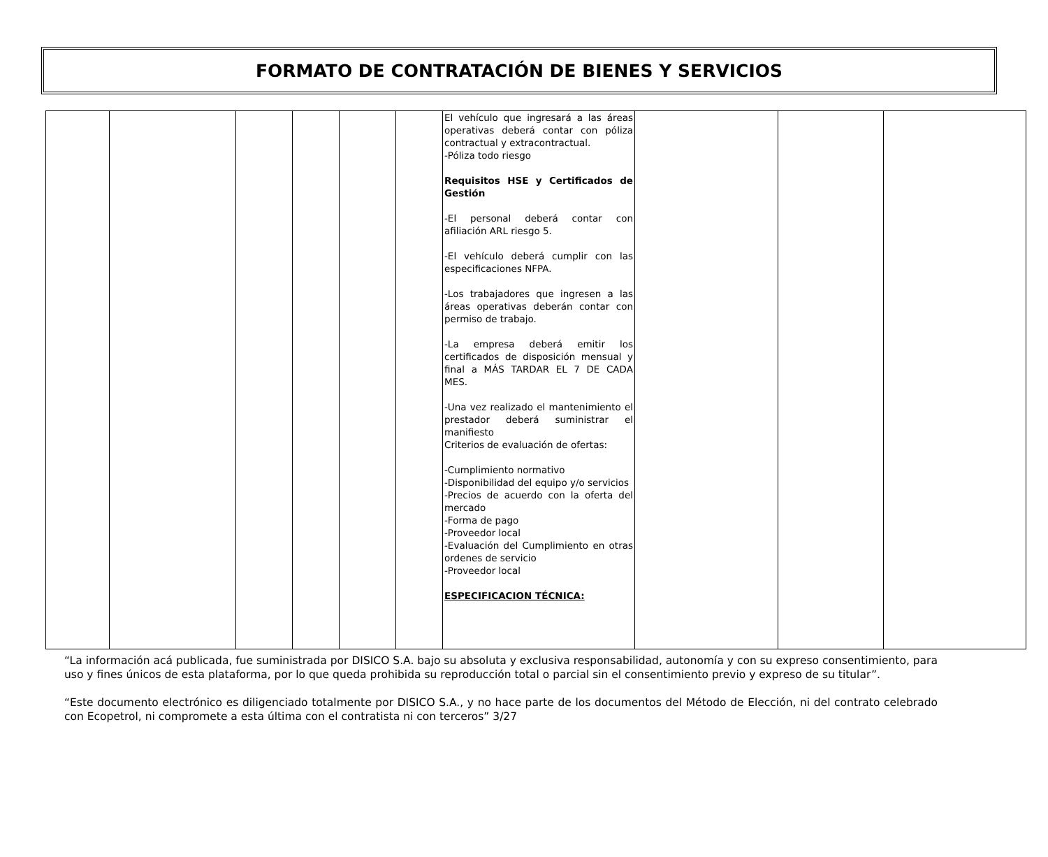FORMATO DE CONTRATACIÓN DE BIENES Y SERVICIOS
| | | | | | | El vehículo que ingresará a las áreas operativas deberá contar con póliza contractual y extracontractual. -Póliza todo riesgo Requisitos HSE y Certificados de Gestión -El personal deberá contar con afiliación ARL riesgo 5. -El vehículo deberá cumplir con las especificaciones NFPA. -Los trabajadores que ingresen a las áreas operativas deberán contar con permiso de trabajo. -La empresa deberá emitir los certificados de disposición mensual y final a MÁS TARDAR EL 7 DE CADA MES. -Una vez realizado el mantenimiento el prestador deberá suministrar el manifiesto Criterios de evaluación de ofertas: -Cumplimiento normativo -Disponibilidad del equipo y/o servicios -Precios de acuerdo con la oferta del mercado -Forma de pago -Proveedor local -Evaluación del Cumplimiento en otras ordenes de servicio -Proveedor local ESPECIFICACION TÉCNICA: | | | |
“La información acá publicada, fue suministrada por DISICO S.A. bajo su absoluta y exclusiva responsabilidad, autonomía y con su expreso consentimiento, para uso y fines únicos de esta plataforma, por lo que queda prohibida su reproducción total o parcial sin el consentimiento previo y expreso de su titular”.
“Este documento electrónico es diligenciado totalmente por DISICO S.A., y no hace parte de los documentos del Método de Elección, ni del contrato celebrado con Ecopetrol, ni compromete a esta última con el contratista ni con terceros” 3/27